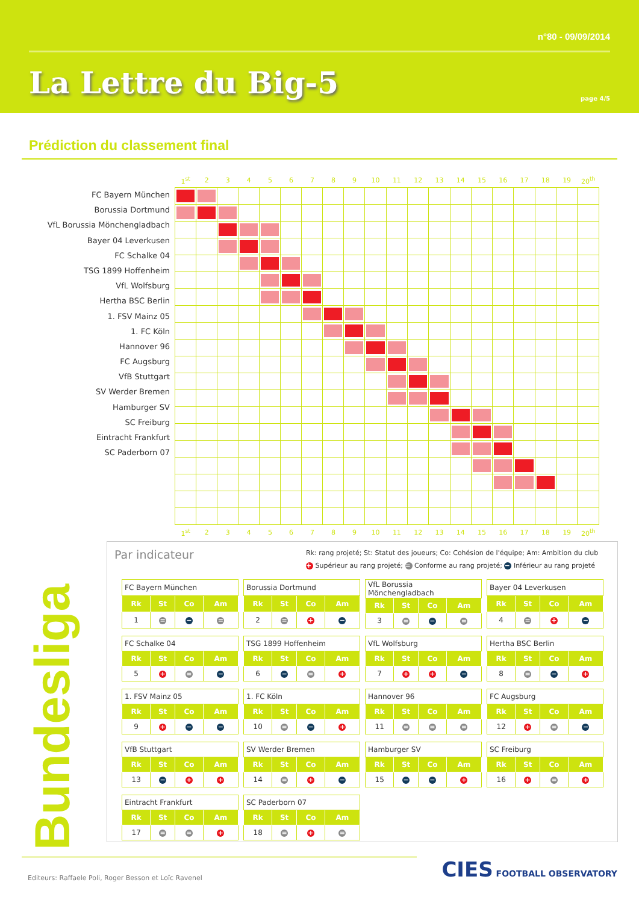n°80 - 09/09/2014
La Lettre du Big-5 page 4/5
Prédiction du classement final
FC Bayern München
Borussia Dortmund
VfL Borussia Mönchengladbach
Bayer 04 Leverkusen
FC Schalke 04
TSG 1899 Hoffenheim
VfL Wolfsburg
Hertha BSC Berlin
1. FSV Mainz 05
1. FC Köln
Hannover 96
FC Augsburg
VfB Stuttgart
SV Werder Bremen
Hamburger SV
SC Freiburg
Eintracht Frankfurt
SC Paderborn 07
| 1<sup>st</sup> | 2 | 3 | 4 | 5 | 6 | 7 | 8 | 9 | 10 | 11 | 12 | 13 | 14 | 15 | 16 | 17 | 18 | 19 | 20<sup>th</sup> |
| --- | --- | --- | --- | --- | --- | --- | --- | --- | --- | --- | --- | --- | --- | --- | --- | --- | --- | --- | --- |
| 1<sup>st</sup> | 2 | 3 | 4 | 5 | 6 | 7 | 8 | 9 | 10 | 11 | 12 | 13 | 14 | 15 | 16 | 17 | 18 | 19 | 20<sup>th</sup> |
Bundesliga
Par indicateur
Rk: rang projeté; St: Statut des joueurs; Co: Cohésion de l'équipe; Am: Ambition du club
+ Supérieur au rang projeté; = Conforme au rang projeté; − Inférieur au rang projeté
| FC Bayern München | | | |
| Rk | St | Co | Am |
| 1 | = | − | = |
| Borussia Dortmund | | | |
| Rk | St | Co | Am |
| 2 | = | + | − |
| VfL Borussia Mönchengladbach | | | |
| Rk | St | Co | Am |
| 3 | = | − | = |
| Bayer 04 Leverkusen | | | |
| Rk | St | Co | Am |
| 4 | = | + | − |
| FC Schalke 04 | | | |
| Rk | St | Co | Am |
| 5 | + | = | − |
| TSG 1899 Hoffenheim | | | |
| Rk | St | Co | Am |
| 6 | − | = | + |
| VfL Wolfsburg | | | |
| Rk | St | Co | Am |
| 7 | + | + | − |
| Hertha BSC Berlin | | | |
| Rk | St | Co | Am |
| 8 | = | − | + |
| 1. FSV Mainz 05 | | | |
| Rk | St | Co | Am |
| 9 | + | − | − |
| 1. FC Köln | | | |
| Rk | St | Co | Am |
| 10 | = | − | + |
| Hannover 96 | | | |
| Rk | St | Co | Am |
| 11 | = | = | = |
| FC Augsburg | | | |
| Rk | St | Co | Am |
| 12 | + | = | − |
| VfB Stuttgart | | | |
| Rk | St | Co | Am |
| 13 | − | + | + |
| SV Werder Bremen | | | |
| Rk | St | Co | Am |
| 14 | = | + | − |
| Hamburger SV | | | |
| Rk | St | Co | Am |
| 15 | − | − | + |
| SC Freiburg | | | |
| Rk | St | Co | Am |
| 16 | + | = | + |
| Eintracht Frankfurt | | | |
| Rk | St | Co | Am |
| 17 | = | = | + |
| SC Paderborn 07 | | | |
| Rk | St | Co | Am |
| 18 | = | + | = |
Editeurs: Raffaele Poli, Roger Besson et Loïc Ravenel
CIES FOOTBALL OBSERVATORY